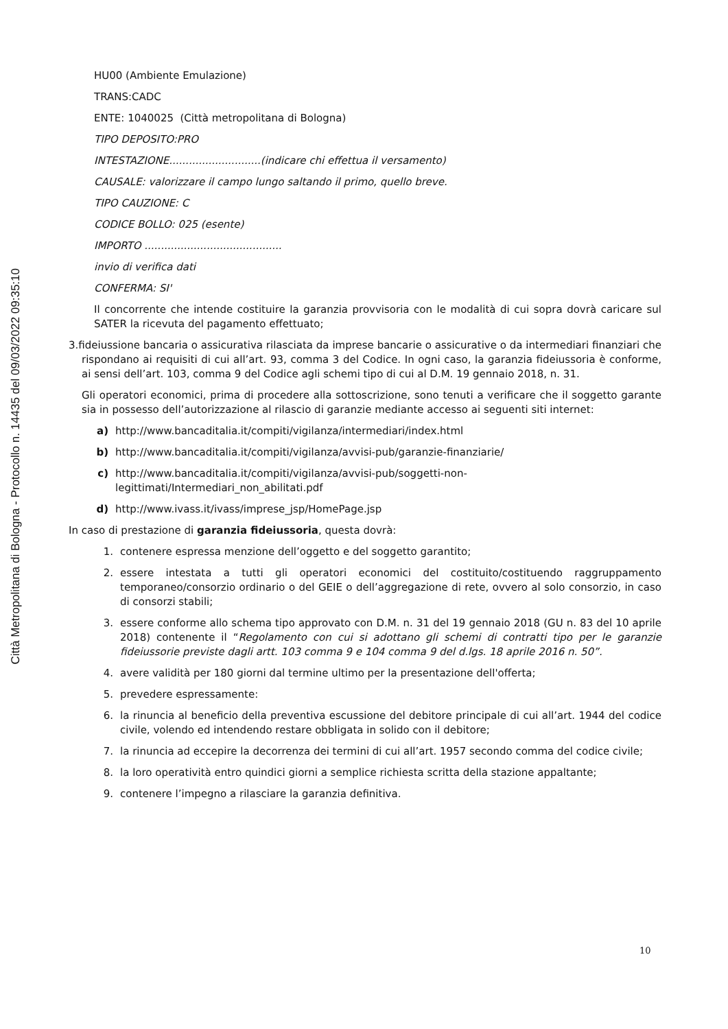Città Metropolitana di Bologna - Protocollo n. 14435 del 09/03/2022 09:35:10
HU00 (Ambiente Emulazione)
TRANS:CADC
ENTE: 1040025 (Città metropolitana di Bologna)
TIPO DEPOSITO:PRO
INTESTAZIONE............................(indicare chi effettua il versamento)
CAUSALE: valorizzare il campo lungo saltando il primo, quello breve.
TIPO CAUZIONE: C
CODICE BOLLO: 025 (esente)
IMPORTO ..........................................
invio di verifica dati
CONFERMA: SI'
Il concorrente che intende costituire la garanzia provvisoria con le modalità di cui sopra dovrà caricare sul SATER la ricevuta del pagamento effettuato;
3.fideiussione bancaria o assicurativa rilasciata da imprese bancarie o assicurative o da intermediari finanziari che rispondano ai requisiti di cui all’art. 93, comma 3 del Codice. In ogni caso, la garanzia fideiussoria è conforme, ai sensi dell’art. 103, comma 9 del Codice agli schemi tipo di cui al D.M. 19 gennaio 2018, n. 31.
Gli operatori economici, prima di procedere alla sottoscrizione, sono tenuti a verificare che il soggetto garante sia in possesso dell’autorizzazione al rilascio di garanzie mediante accesso ai seguenti siti internet:
a) http://www.bancaditalia.it/compiti/vigilanza/intermediari/index.html
b) http://www.bancaditalia.it/compiti/vigilanza/avvisi-pub/garanzie-finanziarie/
c) http://www.bancaditalia.it/compiti/vigilanza/avvisi-pub/soggetti-non-
legittimati/Intermediari_non_abilitati.pdf
d) http://www.ivass.it/ivass/imprese_jsp/HomePage.jsp
In caso di prestazione di garanzia fideiussoria, questa dovrà:
1. contenere espressa menzione dell’oggetto e del soggetto garantito;
2. essere intestata a tutti gli operatori economici del costituito/costituendo raggruppamento temporaneo/consorzio ordinario o del GEIE o dell’aggregazione di rete, ovvero al solo consorzio, in caso di consorzi stabili;
3. essere conforme allo schema tipo approvato con D.M. n. 31 del 19 gennaio 2018 (GU n. 83 del 10 aprile 2018) contenente il “Regolamento con cui si adottano gli schemi di contratti tipo per le garanzie fideiussorie previste dagli artt. 103 comma 9 e 104 comma 9 del d.lgs. 18 aprile 2016 n. 50”.
4. avere validità per 180 giorni dal termine ultimo per la presentazione dell'offerta;
5. prevedere espressamente:
6. la rinuncia al beneficio della preventiva escussione del debitore principale di cui all’art. 1944 del codice civile, volendo ed intendendo restare obbligata in solido con il debitore;
7. la rinuncia ad eccepire la decorrenza dei termini di cui all’art. 1957 secondo comma del codice civile;
8. la loro operatività entro quindici giorni a semplice richiesta scritta della stazione appaltante;
9. contenere l’impegno a rilasciare la garanzia definitiva.
10